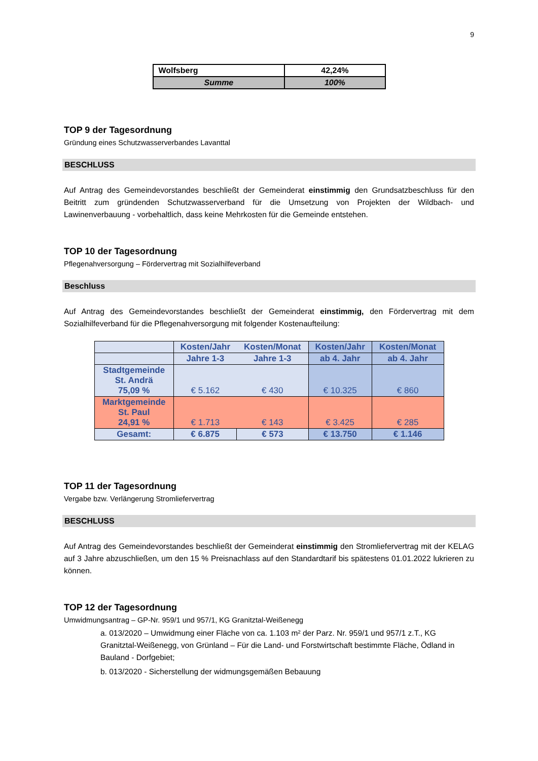9
| Wolfsberg | 42,24% |
| Summe | 100% |
TOP 9 der Tagesordnung
Gründung eines Schutzwasserverbandes Lavanttal
BESCHLUSS
Auf Antrag des Gemeindevorstandes beschließt der Gemeinderat einstimmig den Grundsatzbeschluss für den Beitritt zum gründenden Schutzwasserverband für die Umsetzung von Projekten der Wildbach- und Lawinenverbauung - vorbehaltlich, dass keine Mehrkosten für die Gemeinde entstehen.
TOP 10 der Tagesordnung
Pflegenahversorgung – Fördervertrag mit Sozialhilfeverband
Beschluss
Auf Antrag des Gemeindevorstandes beschließt der Gemeinderat einstimmig, den Fördervertrag mit dem Sozialhilfeverband für die Pflegenahversorgung mit folgender Kostenaufteilung:
| | Kosten/Jahr | Kosten/Monat | Kosten/Jahr | Kosten/Monat |
| --- | --- | --- | --- | --- |
| | Jahre 1-3 | Jahre 1-3 | ab 4. Jahr | ab 4. Jahr |
| Stadtgemeinde St. Andrä 75,09 % | € 5.162 | € 430 | € 10.325 | € 860 |
| Marktgemeinde St. Paul 24,91 % | € 1.713 | € 143 | € 3.425 | € 285 |
| Gesamt: | € 6.875 | € 573 | € 13.750 | € 1.146 |
TOP 11 der Tagesordnung
Vergabe bzw. Verlängerung Stromliefervertrag
BESCHLUSS
Auf Antrag des Gemeindevorstandes beschließt der Gemeinderat einstimmig den Stromliefervertrag mit der KELAG auf 3 Jahre abzuschließen, um den 15 % Preisnachlass auf den Standardtarif bis spätestens 01.01.2022 lukrieren zu können.
TOP 12 der Tagesordnung
Umwidmungsantrag – GP-Nr. 959/1 und 957/1, KG Granitztal-Weißenegg
a. 013/2020 – Umwidmung einer Fläche von ca. 1.103 m² der Parz. Nr. 959/1 und 957/1 z.T., KG Granitztal-Weißenegg, von Grünland – Für die Land- und Forstwirtschaft bestimmte Fläche, Ödland in Bauland - Dorfgebiet;
b. 013/2020 - Sicherstellung der widmungsgemäßen Bebauung